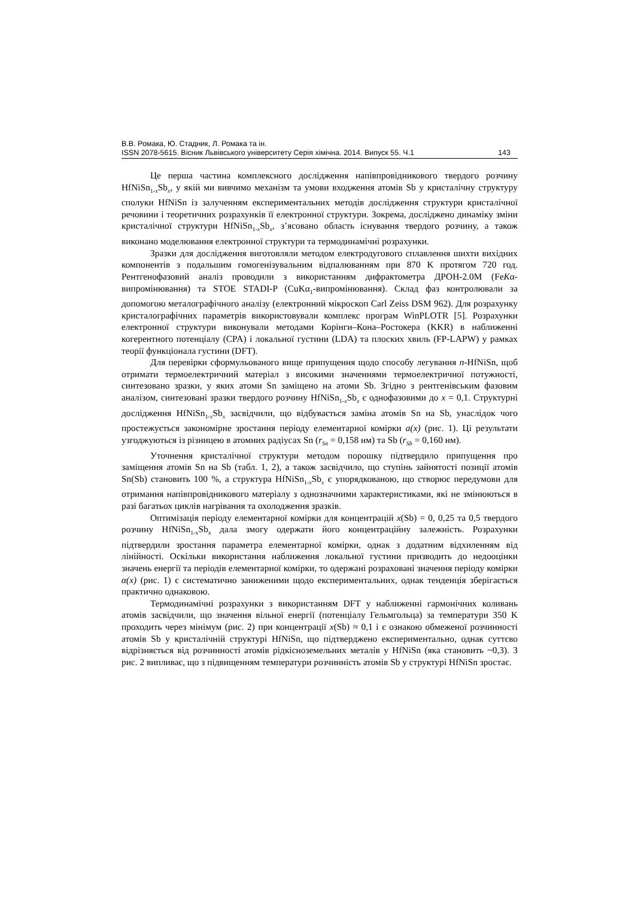В.В. Ромака, Ю. Стадник, Л. Ромака та ін.
ISSN 2078-5615. Вісник Львівського університету Серія хімічна. 2014. Випуск 55. Ч.1 143
Це перша частина комплексного дослідження напівпровідникового твердого розчину HfNiSn<sub>1-x</sub>Sb<sub>x</sub>, у якій ми вивчимо механізм та умови входження атомів Sb у кристалічну структуру сполуки HfNiSn із залученням експериментальних методів дослідження структури кристалічної речовини і теоретичних розрахунків її електронної структури. Зокрема, досліджено динаміку зміни кристалічної структури HfNiSn<sub>1-x</sub>Sb<sub>x</sub>, з’ясовано область існування твердого розчину, а також виконано моделювання електронної структури та термодинамічні розрахунки.
Зразки для дослідження виготовляли методом електродугового сплавлення шихти вихідних компонентів з подальшим гомогенізувальним відпалюванням при 870 K протягом 720 год. Рентгенофазовий аналіз проводили з використанням дифрактометра ДРОН-2.0М (FeKα-випромінювання) та STOE STADI-P (CuKα<sub>1</sub>-випромінювання). Склад фаз контролювали за допомогою металографічного аналізу (електронний мікроскоп Carl Zeiss DSM 962). Для розрахунку кристалографічних параметрів використовували комплекс програм WinPLOTR [5]. Розрахунки електронної структури виконували методами Корінги–Кона–Ростокера (KKR) в наближенні когерентного потенціалу (CPA) і локальної густини (LDA) та плоских хвиль (FP-LAPW) у рамках теорії функціонала густини (DFT).
Для перевірки сформульованого вище припущення щодо способу легування n-HfNiSn, щоб отримати термоелектричний матеріал з високими значеннями термоелектричної потужності, синтезовано зразки, у яких атоми Sn заміщено на атоми Sb. Згідно з рентгенівським фазовим аналізом, синтезовані зразки твердого розчину HfNiSn<sub>1-x</sub>Sb<sub>x</sub> є однофазовими до x = 0,1. Структурні дослідження HfNiSn<sub>1-x</sub>Sb<sub>x</sub> засвідчили, що відбувається заміна атомів Sn на Sb, унаслідок чого простежується закономірне зростання періоду елементарної комірки a(x) (рис. 1). Ці результати узгоджуються із різницею в атомних радіусах Sn (r<sub>Sn</sub> = 0,158 нм) та Sb (r<sub>Sb</sub> = 0,160 нм).
Уточнення кристалічної структури методом порошку підтвердило припущення про заміщення атомів Sn на Sb (табл. 1, 2), а також засвідчило, що ступінь зайнятості позиції атомів Sn(Sb) становить 100 %, а структура HfNiSn<sub>1-x</sub>Sb<sub>x</sub> є упорядкованою, що створює передумови для отримання напівпровідникового матеріалу з однозначними характеристиками, які не змінюються в разі багатьох циклів нагрівання та охолодження зразків.
Оптимізація періоду елементарної комірки для концентрацій x(Sb) = 0, 0,25 та 0,5 твердого розчину HfNiSn<sub>1-x</sub>Sb<sub>x</sub> дала змогу одержати його концентраційну залежність. Розрахунки підтвердили зростання параметра елементарної комірки, однак з додатним відхиленням від лінійності. Оскільки використання наближення локальної густини призводить до недооцінки значень енергії та періодів елементарної комірки, то одержані розраховані значення періоду комірки α(x) (рис. 1) є систематично заниженими щодо експериментальних, однак тенденція зберігається практично однаковою.
Термодинамічні розрахунки з використанням DFT у наближенні гармонічних коливань атомів засвідчили, що значення вільної енергії (потенціалу Гельмгольца) за температури 350 K проходить через мінімум (рис. 2) при концентрації x(Sb) ≈ 0,1 і є ознакою обмеженої розчинності атомів Sb у кристалічній структурі HfNiSn, що підтверджено експериментально, однак суттєво відрізняється від розчинності атомів рідкісноземельних металів у HfNiSn (яка становить ~0,3). З рис. 2 випливає, що з підвищенням температури розчинність атомів Sb у структурі HfNiSn зростає.